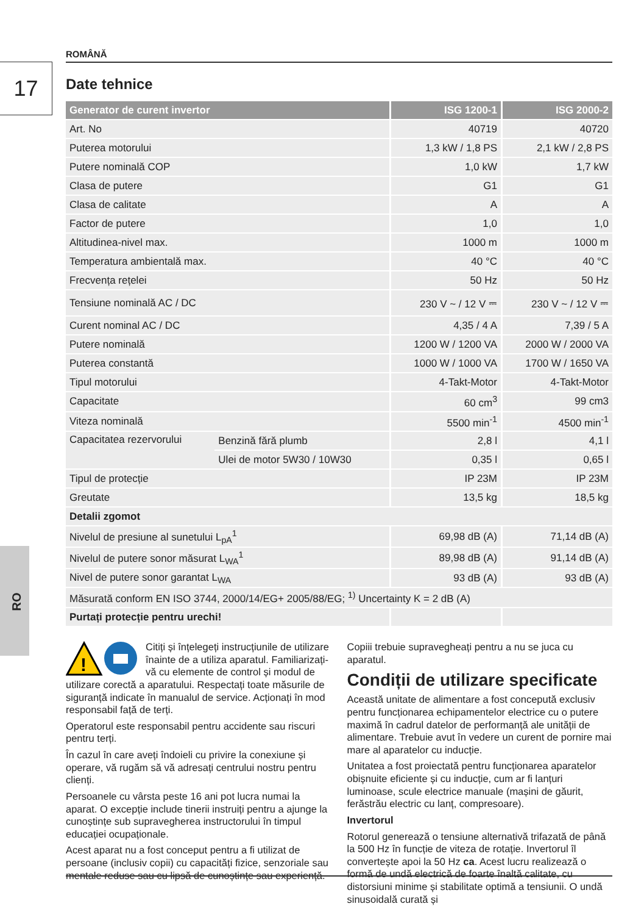ROMÂNĂ
17
RO
Date tehnice
| Generator de curent invertor | | ISG 1200-1 | ISG 2000-2 |
| --- | --- | --- | --- |
| Art. No | | 40719 | 40720 |
| Puterea motorului | | 1,3 kW / 1,8 PS | 2,1 kW / 2,8 PS |
| Putere nominală COP | | 1,0 kW | 1,7 kW |
| Clasa de putere | | G1 | G1 |
| Clasa de calitate | | A | A |
| Factor de putere | | 1,0 | 1,0 |
| Altitudinea-nivel max. | | 1000 m | 1000 m |
| Temperatura ambientală max. | | 40 °C | 40 °C |
| Frecvența rețelei | | 50 Hz | 50 Hz |
| Tensiune nominală AC / DC | | 230 V ~ / 12 V ⎓ | 230 V ~ / 12 V ⎓ |
| Curent nominal AC / DC | | 4,35 / 4 A | 7,39 / 5 A |
| Putere nominală | | 1200 W / 1200 VA | 2000 W / 2000 VA |
| Puterea constantă | | 1000 W / 1000 VA | 1700 W / 1650 VA |
| Tipul motorului | | 4-Takt-Motor | 4-Takt-Motor |
| Capacitate | | 60 cm<sup>3</sup> | 99 cm3 |
| Viteza nominală | | 5500 min<sup>-1</sup> | 4500 min<sup>-1</sup> |
| Capacitatea rezervorului | Benzină fără plumb | 2,8 l | 4,1 l |
| | Ulei de motor 5W30 / 10W30 | 0,35 l | 0,65 l |
| Tipul de protecție | | IP 23M | IP 23M |
| Greutate | | 13,5 kg | 18,5 kg |
| Detalii zgomot | | | |
| Nivelul de presiune al sunetului L<sub>pA</sub><sup>1</sup> | | 69,98 dB (A) | 71,14 dB (A) |
| Nivelul de putere sonor măsurat L<sub>WA</sub><sup>1</sup> | | 89,98 dB (A) | 91,14 dB (A) |
| Nivel de putere sonor garantat L<sub>WA</sub> | | 93 dB (A) | 93 dB (A) |
| Măsurată conform EN ISO 3744, 2000/14/EG+ 2005/88/EG; <sup>1)</sup> Uncertainty K = 2 dB (A) | | | |
| Purtați protecție pentru urechi! | | | |
!
Citiți și înțelegeți instrucțiunile de utilizare înainte de a utiliza aparatul. Familiarizați-vă cu elemente de control și modul de utilizare corectă a aparatului. Respectați toate măsurile de siguranță indicate în manualul de service. Acționați în mod responsabil față de terți.
Operatorul este responsabil pentru accidente sau riscuri pentru terți.
În cazul în care aveți îndoieli cu privire la conexiune și operare, vă rugăm să vă adresați centrului nostru pentru clienți.
Persoanele cu vârsta peste 16 ani pot lucra numai la aparat. O excepție include tinerii instruiți pentru a ajunge la cunoștințe sub supravegherea instructorului în timpul educației ocupaționale.
Acest aparat nu a fost conceput pentru a fi utilizat de persoane (inclusiv copii) cu capacități fizice, senzoriale sau mentale reduse sau cu lipsă de cunoștințe sau experiență.
Copiii trebuie supravegheați pentru a nu se juca cu aparatul.
Condiții de utilizare specificate
Această unitate de alimentare a fost concepută exclusiv pentru funcționarea echipamentelor electrice cu o putere maximă în cadrul datelor de performanță ale unității de alimentare. Trebuie avut în vedere un curent de pornire mai mare al aparatelor cu inducție.
Unitatea a fost proiectată pentru funcționarea aparatelor obișnuite eficiente și cu inducție, cum ar fi lanțuri luminoase, scule electrice manuale (mașini de găurit, ferăstrău electric cu lanț, compresoare).
Invertorul
Rotorul generează o tensiune alternativă trifazată de până la 500 Hz în funcție de viteza de rotație. Invertorul îl convertește apoi la 50 Hz ca. Acest lucru realizează o formă de undă electrică de foarte înaltă calitate, cu distorsiuni minime și stabilitate optimă a tensiunii. O undă sinusoidală curată și